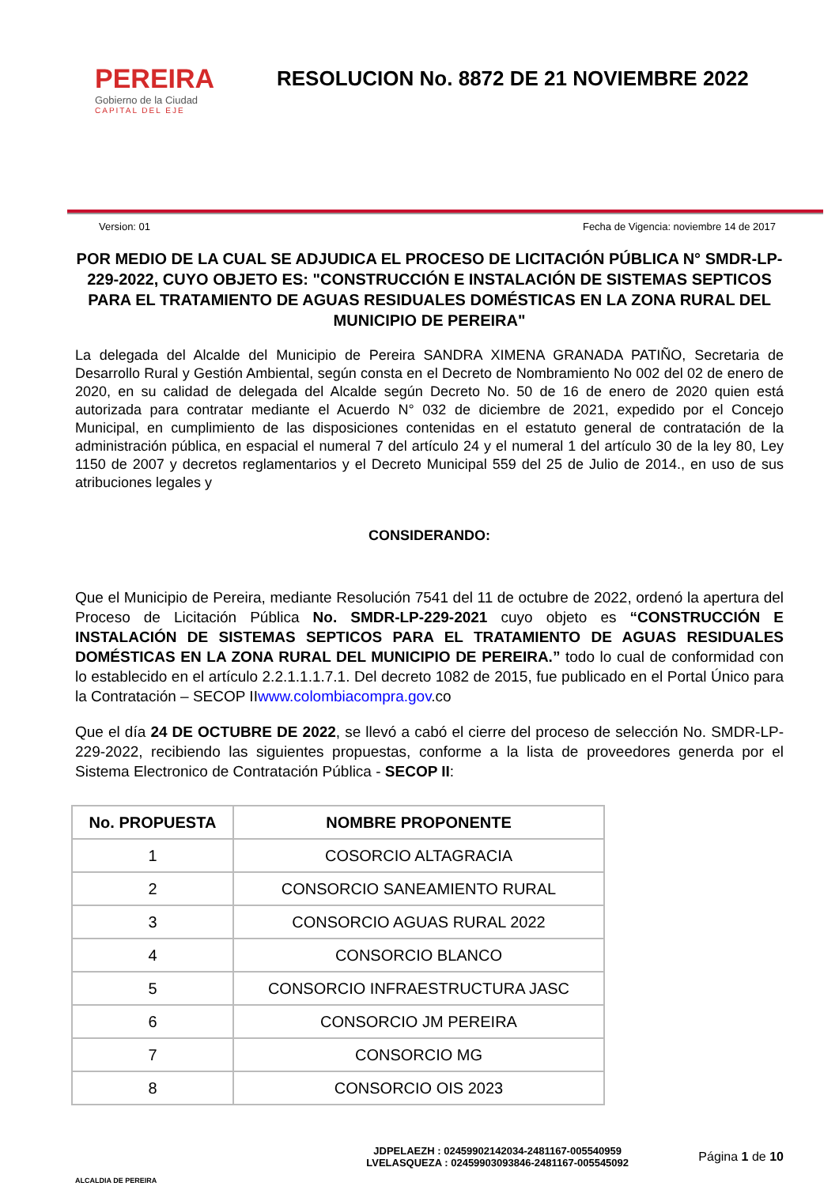PEREIRA
Gobierno de la Ciudad
CAPITAL DEL EJE
RESOLUCION No. 8872 DE 21 NOVIEMBRE 2022
Version: 01 Fecha de Vigencia: noviembre 14 de 2017
POR MEDIO DE LA CUAL SE ADJUDICA EL PROCESO DE LICITACIÓN PÚBLICA N° SMDR-LP-229-2022, CUYO OBJETO ES: "CONSTRUCCIÓN E INSTALACIÓN DE SISTEMAS SEPTICOS PARA EL TRATAMIENTO DE AGUAS RESIDUALES DOMÉSTICAS EN LA ZONA RURAL DEL MUNICIPIO DE PEREIRA"
La delegada del Alcalde del Municipio de Pereira SANDRA XIMENA GRANADA PATIÑO, Secretaria de Desarrollo Rural y Gestión Ambiental, según consta en el Decreto de Nombramiento No 002 del 02 de enero de 2020, en su calidad de delegada del Alcalde según Decreto No. 50 de 16 de enero de 2020 quien está autorizada para contratar mediante el Acuerdo N° 032 de diciembre de 2021, expedido por el Concejo Municipal, en cumplimiento de las disposiciones contenidas en el estatuto general de contratación de la administración pública, en espacial el numeral 7 del artículo 24 y el numeral 1 del artículo 30 de la ley 80, Ley 1150 de 2007 y decretos reglamentarios y el Decreto Municipal 559 del 25 de Julio de 2014., en uso de sus atribuciones legales y
CONSIDERANDO:
Que el Municipio de Pereira, mediante Resolución 7541 del 11 de octubre de 2022, ordenó la apertura del Proceso de Licitación Pública No. SMDR-LP-229-2021 cuyo objeto es “CONSTRUCCIÓN E INSTALACIÓN DE SISTEMAS SEPTICOS PARA EL TRATAMIENTO DE AGUAS RESIDUALES DOMÉSTICAS EN LA ZONA RURAL DEL MUNICIPIO DE PEREIRA.” todo lo cual de conformidad con lo establecido en el artículo 2.2.1.1.1.7.1. Del decreto 1082 de 2015, fue publicado en el Portal Único para la Contratación – SECOP IIwww.colombiacompra.gov.co
Que el día 24 DE OCTUBRE DE 2022, se llevó a cabó el cierre del proceso de selección No. SMDR-LP-229-2022, recibiendo las siguientes propuestas, conforme a la lista de proveedores generda por el Sistema Electronico de Contratación Pública - SECOP II:
| No. PROPUESTA | NOMBRE PROPONENTE |
| --- | --- |
| 1 | COSORCIO ALTAGRACIA |
| 2 | CONSORCIO SANEAMIENTO RURAL |
| 3 | CONSORCIO AGUAS RURAL 2022 |
| 4 | CONSORCIO BLANCO |
| 5 | CONSORCIO INFRAESTRUCTURA JASC |
| 6 | CONSORCIO JM PEREIRA |
| 7 | CONSORCIO MG |
| 8 | CONSORCIO OIS 2023 |
ALCALDIA DE PEREIRA
JDPELAEZH : 02459902142034-2481167-005540959
LVELASQUEZA : 02459903093846-2481167-005545092
Página 1 de 10